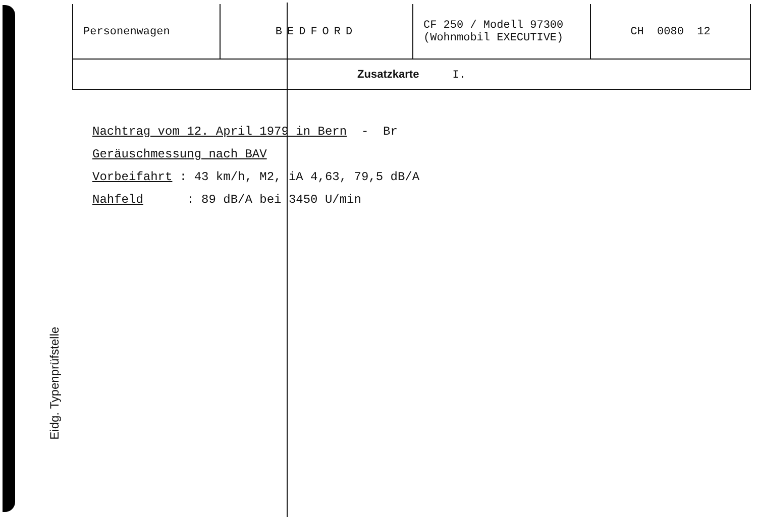Eidg. Typenprüfstelle
| Personenwagen | BEDFORD | CF 250 / Modell 97300 (Wohnmobil EXECUTIVE) | CH 0080 12 |
| Zusatzkarte I. | | | |
Nachtrag vom 12. April 1979 in Bern - Br
Geräuschmessung nach BAV
Vorbeifahrt : 43 km/h, M2, iA 4,63, 79,5 dB/A
Nahfeld : 89 dB/A bei 3450 U/min